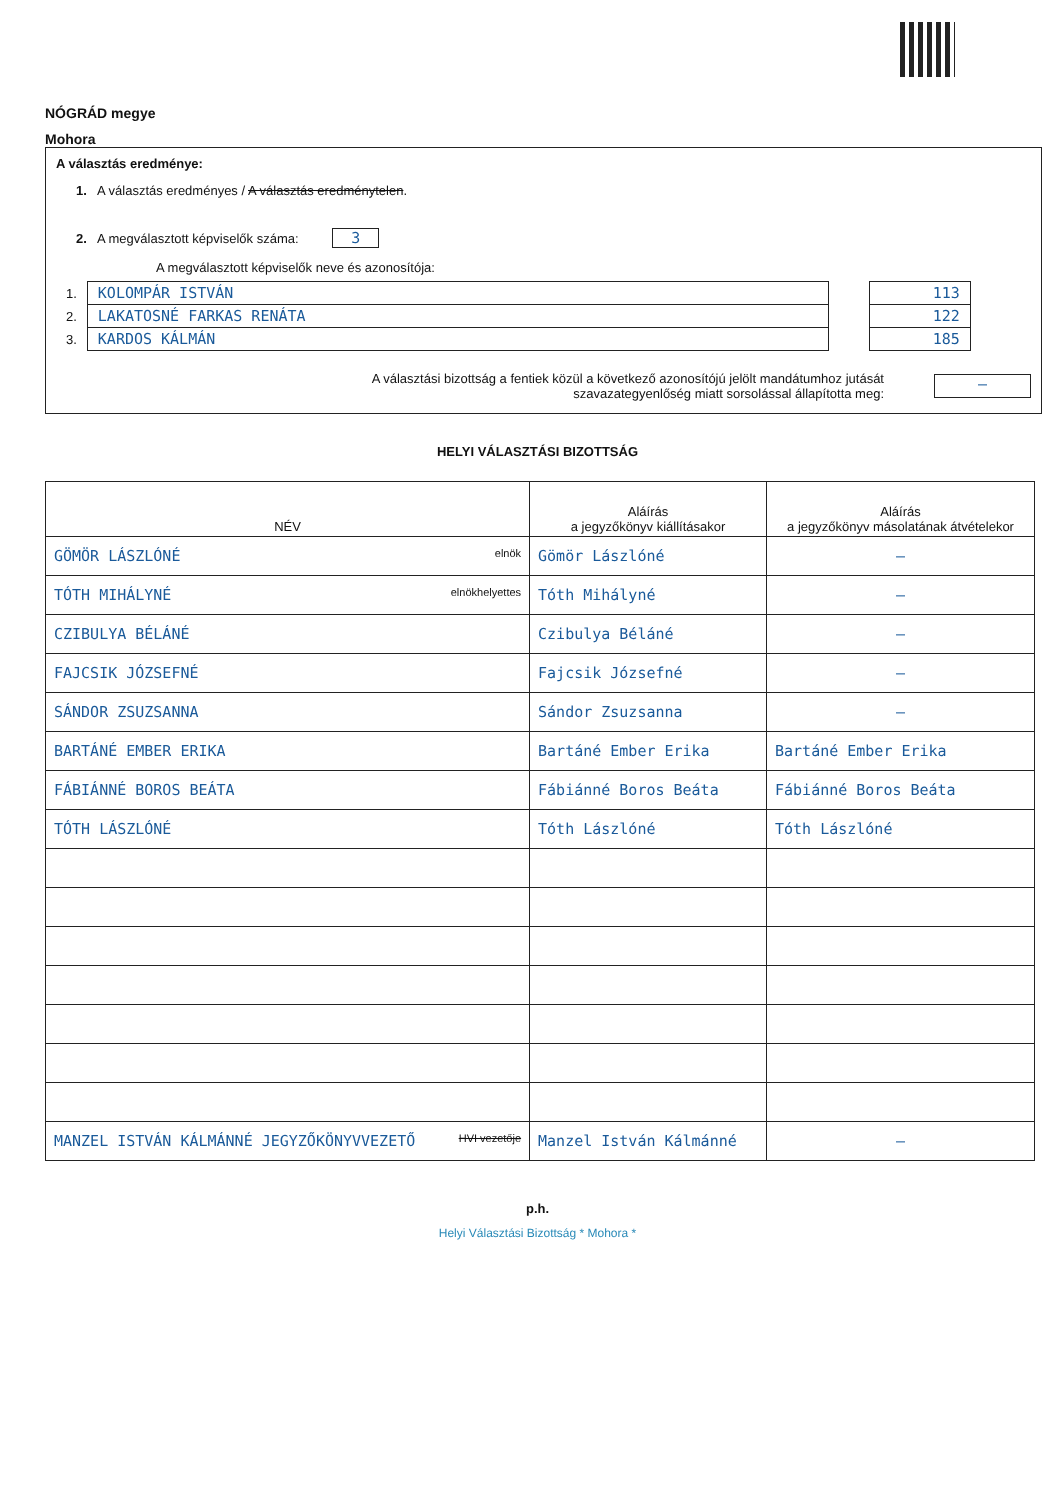NÓGRÁD megye
Mohora
A választás eredménye:
1. A választás eredményes / A választás eredménytelen.
2. A megválasztott képviselők száma: 3
A megválasztott képviselők neve és azonosítója:
| 1. | KOLOMPÁR ISTVÁN |
| 2. | LAKATOSNÉ FARKAS RENÁTA |
| 3. | KARDOS KÁLMÁN |
| 113 |
| 122 |
| 185 |
A választási bizottság a fentiek közül a következő azonosítójú jelölt mandátumhoz jutását
szavazategyenlőség miatt sorsolással állapította meg:
—
HELYI VÁLASZTÁSI BIZOTTSÁG
| NÉV | Aláírás a jegyzőkönyv kiállításakor | Aláírás a jegyzőkönyv másolatának átvételekor |
| --- | --- | --- |
| GÖMÖR LÁSZLÓNÉ elnök | Gömör Lászlóné | — |
| TÓTH MIHÁLYNÉ elnökhelyettes | Tóth Mihályné | — |
| CZIBULYA BÉLÁNÉ | Czibulya Béláné | — |
| FAJCSIK JÓZSEFNÉ | Fajcsik Józsefné | — |
| SÁNDOR ZSUZSANNA | Sándor Zsuzsanna | — |
| BARTÁNÉ EMBER ERIKA | Bartáné Ember Erika | Bartáné Ember Erika |
| FÁBIÁNNÉ BOROS BEÁTA | Fábiánné Boros Beáta | Fábiánné Boros Beáta |
| TÓTH LÁSZLÓNÉ | Tóth Lászlóné | Tóth Lászlóné |
| MANZEL ISTVÁN KÁLMÁNNÉ JEGYZŐKÖNYVVEZETŐ HVI vezetője | Manzel István Kálmánné | — |
p.h.
Helyi Választási Bizottság * Mohora *